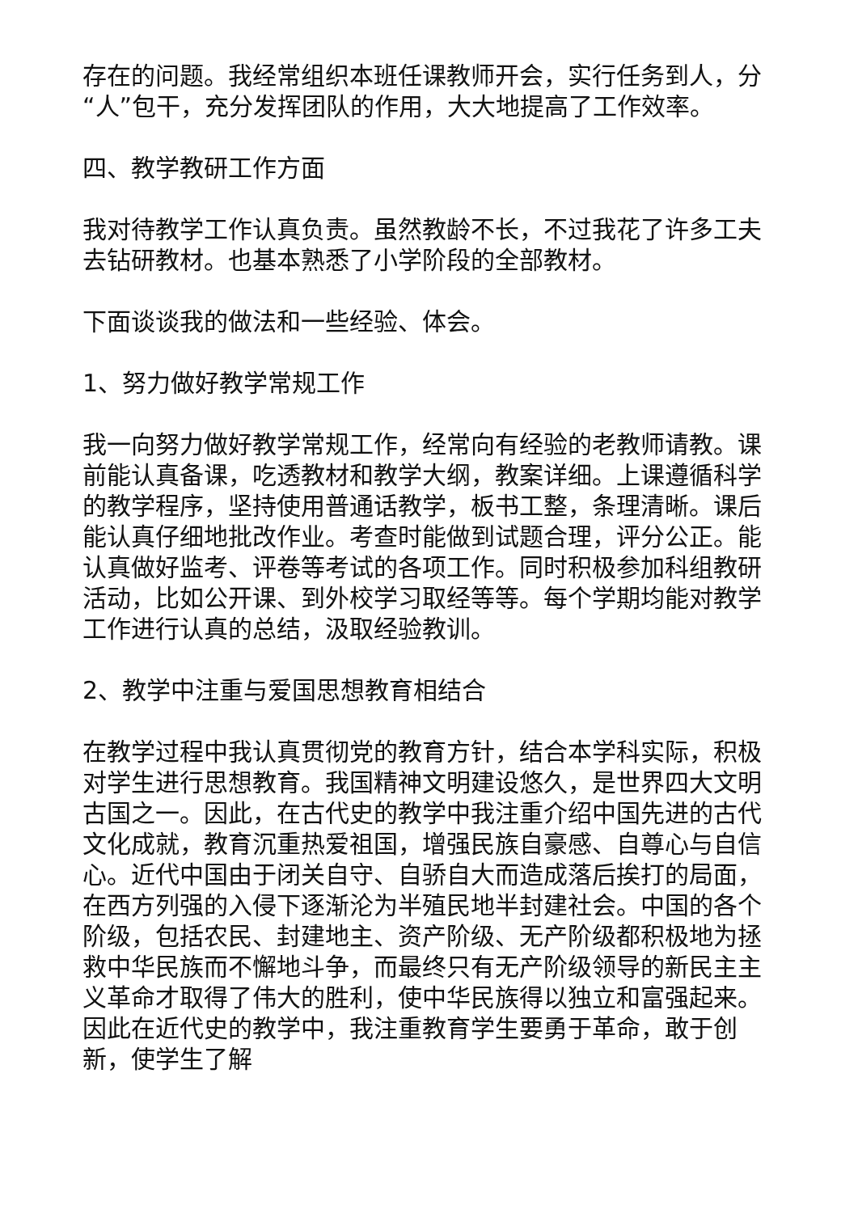存在的问题。我经常组织本班任课教师开会，实行任务到人，分“人”包干，充分发挥团队的作用，大大地提高了工作效率。
四、教学教研工作方面
我对待教学工作认真负责。虽然教龄不长，不过我花了许多工夫去钻研教材。也基本熟悉了小学阶段的全部教材。
下面谈谈我的做法和一些经验、体会。
1、努力做好教学常规工作
我一向努力做好教学常规工作，经常向有经验的老教师请教。课前能认真备课，吃透教材和教学大纲，教案详细。上课遵循科学的教学程序，坚持使用普通话教学，板书工整，条理清晰。课后能认真仔细地批改作业。考查时能做到试题合理，评分公正。能认真做好监考、评卷等考试的各项工作。同时积极参加科组教研活动，比如公开课、到外校学习取经等等。每个学期均能对教学工作进行认真的总结，汲取经验教训。
2、教学中注重与爱国思想教育相结合
在教学过程中我认真贯彻党的教育方针，结合本学科实际，积极对学生进行思想教育。我国精神文明建设悠久，是世界四大文明古国之一。因此，在古代史的教学中我注重介绍中国先进的古代文化成就，教育沉重热爱祖国，增强民族自豪感、自尊心与自信心。近代中国由于闭关自守、自骄自大而造成落后挨打的局面，在西方列强的入侵下逐渐沦为半殖民地半封建社会。中国的各个阶级，包括农民、封建地主、资产阶级、无产阶级都积极地为拯救中华民族而不懈地斗争，而最终只有无产阶级领导的新民主主义革命才取得了伟大的胜利，使中华民族得以独立和富强起来。因此在近代史的教学中，我注重教育学生要勇于革命，敢于创新，使学生了解